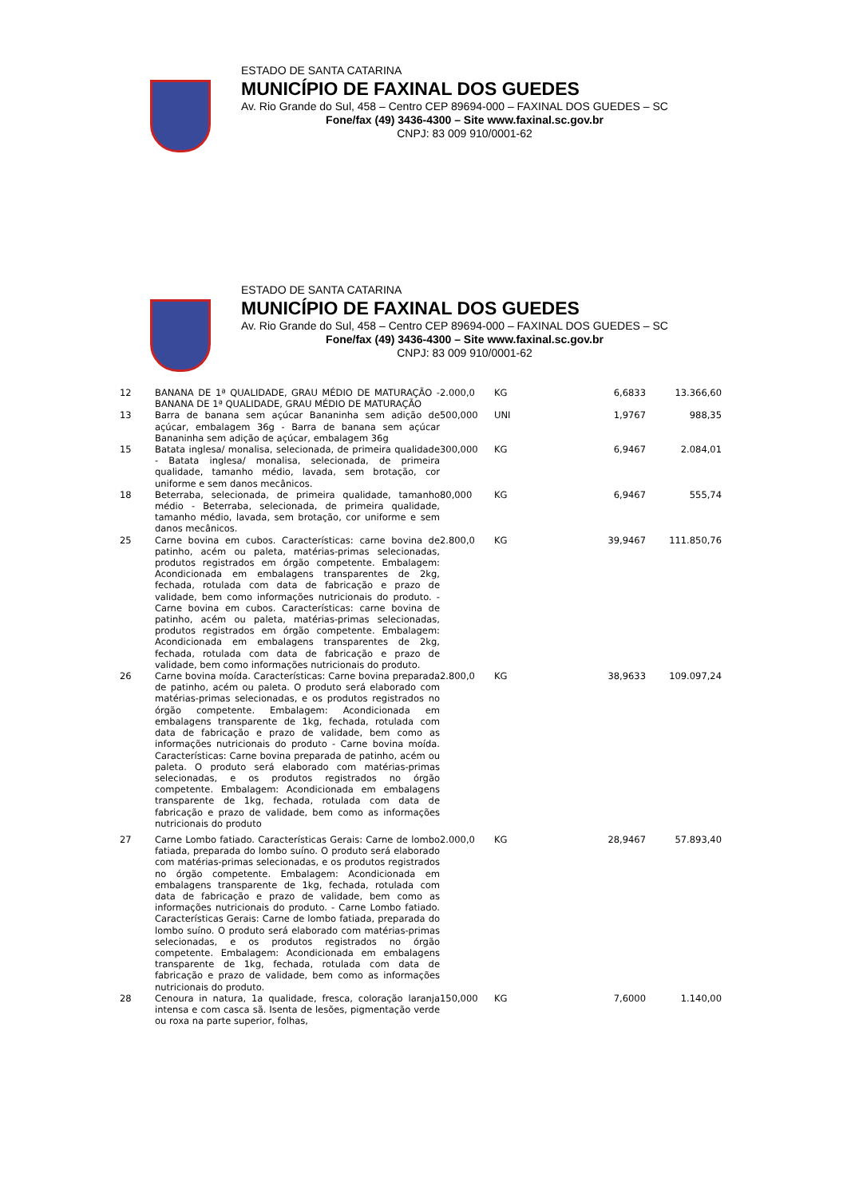ESTADO DE SANTA CATARINA
MUNICÍPIO DE FAXINAL DOS GUEDES
Av. Rio Grande do Sul, 458 – Centro CEP 89694-000 – FAXINAL DOS GUEDES – SC
Fone/fax (49) 3436-4300 – Site www.faxinal.sc.gov.br
CNPJ: 83 009 910/0001-62
ESTADO DE SANTA CATARINA
MUNICÍPIO DE FAXINAL DOS GUEDES
Av. Rio Grande do Sul, 458 – Centro CEP 89694-000 – FAXINAL DOS GUEDES – SC
Fone/fax (49) 3436-4300 – Site www.faxinal.sc.gov.br
CNPJ: 83 009 910/0001-62
| 12 | BANANA DE 1ª QUALIDADE, GRAU MÉDIO DE MATURAÇÃO - BANANA DE 1ª QUALIDADE, GRAU MÉDIO DE MATURAÇÃO | 2.000,0 | KG | 6,6833 | 13.366,60 |
| 13 | Barra de banana sem açúcar Bananinha sem adição de açúcar, embalagem 36g - Barra de banana sem açúcar Bananinha sem adição de açúcar, embalagem 36g | 500,000 | UNI | 1,9767 | 988,35 |
| 15 | Batata inglesa/ monalisa, selecionada, de primeira qualidade - Batata inglesa/ monalisa, selecionada, de primeira qualidade, tamanho médio, lavada, sem brotação, cor uniforme e sem danos mecânicos. | 300,000 | KG | 6,9467 | 2.084,01 |
| 18 | Beterraba, selecionada, de primeira qualidade, tamanho médio - Beterraba, selecionada, de primeira qualidade, tamanho médio, lavada, sem brotação, cor uniforme e sem danos mecânicos. | 80,000 | KG | 6,9467 | 555,74 |
| 25 | Carne bovina em cubos. Características: carne bovina de patinho, acém ou paleta, matérias-primas selecionadas, produtos registrados em órgão competente. Embalagem: Acondicionada em embalagens transparentes de 2kg, fechada, rotulada com data de fabricação e prazo de validade, bem como informações nutricionais do produto. - Carne bovina em cubos. Características: carne bovina de patinho, acém ou paleta, matérias-primas selecionadas, produtos registrados em órgão competente. Embalagem: Acondicionada em embalagens transparentes de 2kg, fechada, rotulada com data de fabricação e prazo de validade, bem como informações nutricionais do produto. | 2.800,0 | KG | 39,9467 | 111.850,76 |
| 26 | Carne bovina moída. Características: Carne bovina preparada de patinho, acém ou paleta. O produto será elaborado com matérias-primas selecionadas, e os produtos registrados no órgão competente. Embalagem: Acondicionada em embalagens transparente de 1kg, fechada, rotulada com data de fabricação e prazo de validade, bem como as informações nutricionais do produto - Carne bovina moída. Características: Carne bovina preparada de patinho, acém ou paleta. O produto será elaborado com matérias-primas selecionadas, e os produtos registrados no órgão competente. Embalagem: Acondicionada em embalagens transparente de 1kg, fechada, rotulada com data de fabricação e prazo de validade, bem como as informações nutricionais do produto | 2.800,0 | KG | 38,9633 | 109.097,24 |
| 27 | Carne Lombo fatiado. Características Gerais: Carne de lombo fatiada, preparada do lombo suíno. O produto será elaborado com matérias-primas selecionadas, e os produtos registrados no órgão competente. Embalagem: Acondicionada em embalagens transparente de 1kg, fechada, rotulada com data de fabricação e prazo de validade, bem como as informações nutricionais do produto. - Carne Lombo fatiado. Características Gerais: Carne de lombo fatiada, preparada do lombo suíno. O produto será elaborado com matérias-primas selecionadas, e os produtos registrados no órgão competente. Embalagem: Acondicionada em embalagens transparente de 1kg, fechada, rotulada com data de fabricação e prazo de validade, bem como as informações nutricionais do produto. | 2.000,0 | KG | 28,9467 | 57.893,40 |
| 28 | Cenoura in natura, 1a qualidade, fresca, coloração laranja intensa e com casca sã. Isenta de lesões, pigmentação verde ou roxa na parte superior, folhas, | 150,000 | KG | 7,6000 | 1.140,00 |